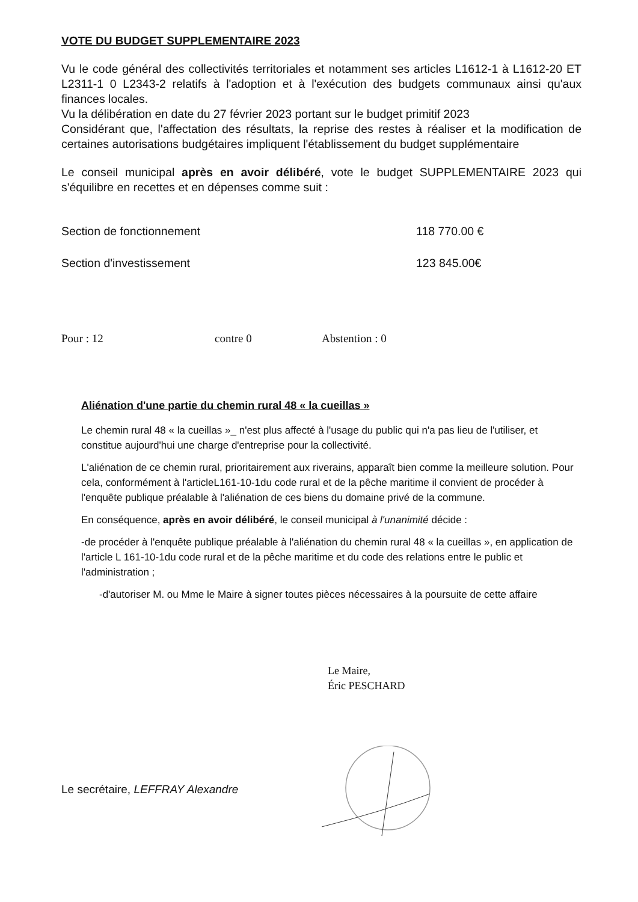VOTE DU BUDGET SUPPLEMENTAIRE 2023
Vu le code général des collectivités territoriales et notamment ses articles L1612-1 à L1612-20 ET L2311-1 0 L2343-2 relatifs à l'adoption et à l'exécution des budgets communaux ainsi qu'aux finances locales.
Vu la délibération en date du 27 février 2023 portant sur le budget primitif 2023
Considérant que, l'affectation des résultats, la reprise des restes à réaliser et la modification de certaines autorisations budgétaires impliquent l'établissement du budget supplémentaire
Le conseil municipal après en avoir délibéré, vote le budget SUPPLEMENTAIRE 2023 qui s'équilibre en recettes et en dépenses comme suit :
Section de fonctionnement 118 770.00 €
Section d'investissement 123 845.00€
Pour : 12 contre 0 Abstention : 0
Aliénation d'une partie du chemin rural 48 « la cueillas »
Le chemin rural 48 « la cueillas »_ n'est plus affecté à l'usage du public qui n'a pas lieu de l'utiliser, et constitue aujourd'hui une charge d'entreprise pour la collectivité.
L'aliénation de ce chemin rural, prioritairement aux riverains, apparaît bien comme la meilleure solution. Pour cela, conformément à l'articleL161-10-1du code rural et de la pêche maritime il convient de procéder à l'enquête publique préalable à l'aliénation de ces biens du domaine privé de la commune.
En conséquence, après en avoir délibéré, le conseil municipal à l'unanimité décide :
-de procéder à l'enquête publique préalable à l'aliénation du chemin rural 48 « la cueillas », en application de l'article L 161-10-1du code rural et de la pêche maritime et du code des relations entre le public et l'administration ;
-d'autoriser M. ou Mme le Maire à signer toutes pièces nécessaires à la poursuite de cette affaire
Le Maire,
Éric PESCHARD
Le secrétaire, LEFFRAY Alexandre